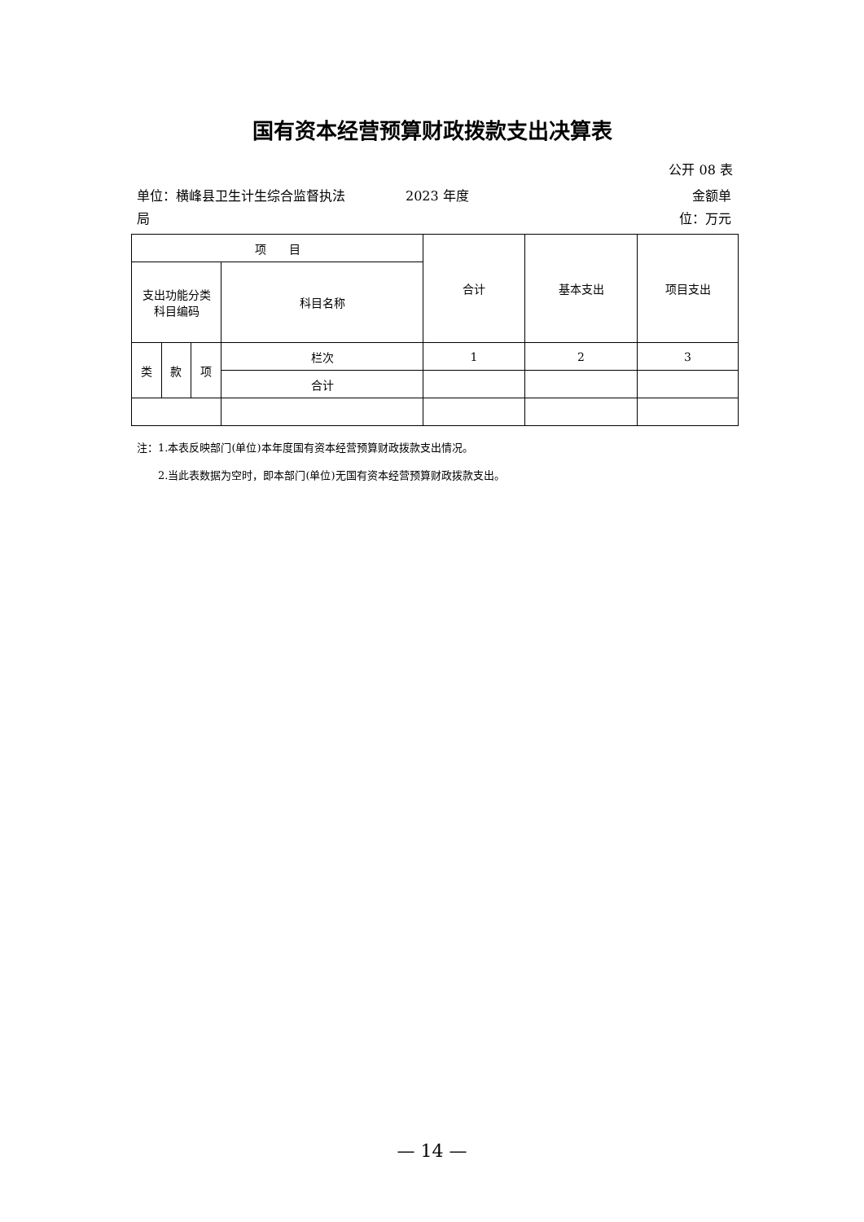国有资本经营预算财政拨款支出决算表
公开 08 表
单位：横峰县卫生计生综合监督执法局
2023 年度 金额单位：万元
| 项 目 | | | | 合计 | 基本支出 | 项目支出 |
| 支出功能分类 科目编码 | | | 科目名称 | | | |
| 类 | 款 | 项 | 栏次 | 1 | 2 | 3 |
| | | | 合计 | | | |
注：1.本表反映部门(单位)本年度国有资本经营预算财政拨款支出情况。
　　2.当此表数据为空时，即本部门(单位)无国有资本经营预算财政拨款支出。
— 14 —